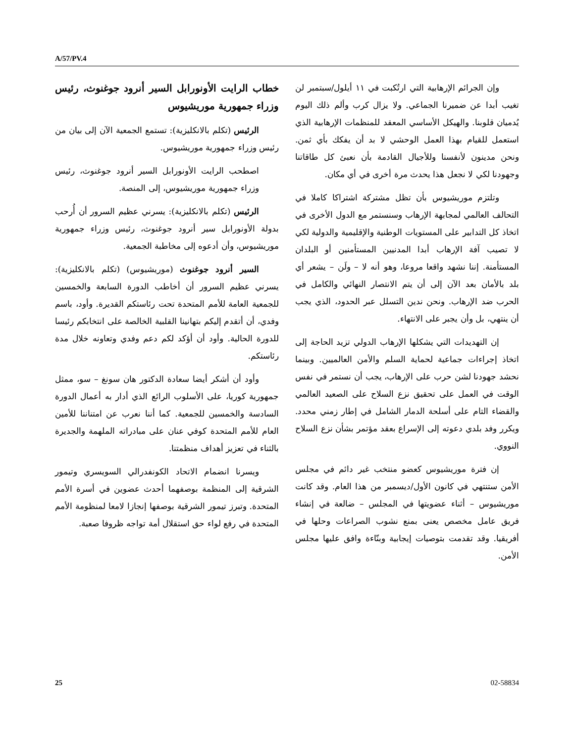A/57/PV.4
خطاب الرايت الأونورابل السير أنرود جوغنوث، رئيس وزراء جمهورية موريشيوس
الرئيس (تكلم بالانكليزية): تستمع الجمعية الآن إلى بيان من رئيس وزراء جمهورية موريشيوس.
اصطحب الرايت الأونورابل السير أنرود جوغنوث، رئيس وزراء جمهورية موريشيوس، إلى المنصة.
الرئيس (تكلم بالانكليزية): يسرني عظيم السرور أن أُرحب بدولة الأونورابل سير أنرود جوغنوث، رئيس وزراء جمهورية موريشيوس، وأن أدعوه إلى مخاطبة الجمعية.
السير أنرود جوغنوث (موريشيوس) (تكلم بالانكليزية): يسرني عظيم السرور أن أخاطب الدورة السابعة والخمسين للجمعية العامة للأمم المتحدة تحت رئاستكم القديرة. وأود، باسم وفدي، أن أتقدم إليكم بتهانينا القلبية الخالصة على انتخابكم رئيسا للدورة الحالية. وأود أن أؤكد لكم دعم وفدي وتعاونه خلال مدة رئاستكم.
وأود أن أشكر أيضا سعادة الدكتور هان سونغ – سو، ممثل جمهورية كوريا، على الأسلوب الرائع الذي أدار به أعمال الدورة السادسة والخمسين للجمعية. كما أننا نعرب عن امتناننا للأمين العام للأمم المتحدة كوفي عنان على مبادراته الملهمة والجديرة بالثناء في تعزيز أهداف منظمتنا.
ويسرنا انضمام الاتحاد الكونفدرالي السويسري وتيمور الشرقية إلى المنظمة بوصفهما أحدث عضوين في أسرة الأمم المتحدة. وتبرز تيمور الشرقية بوصفها إنجازا لامعا لمنظومة الأمم المتحدة في رفع لواء حق استقلال أمة تواجه ظروفا صعبة.
وإن الجرائم الإرهابية التي ارتُكبت في ١١ أيلول/سبتمبر لن تغيب أبدا عن ضميرنا الجماعي. ولا يزال كرب وألم ذلك اليوم يُدميان قلوبنا. والهيكل الأساسي المعقد للمنظمات الإرهابية الذي استعمل للقيام بهذا العمل الوحشي لا بد أن يفكك بأي ثمن. ونحن مدينون لأنفسنا وللأجيال القادمة بأن نعبئ كل طاقاتنا وجهودنا لكي لا نجعل هذا يحدث مرة أخرى في أي مكان.
وتلتزم موريشيوس بأن تظل مشتركة اشتراكا كاملا في التحالف العالمي لمجابهة الإرهاب وسنستمر مع الدول الأخرى في اتخاذ كل التدابير على المستويات الوطنية والإقليمية والدولية لكي لا تصيب آفة الإرهاب أبدا المدنيين المستأمنين أو البلدان المستأمنة. إننا نشهد واقعا مروعا، وهو أنه لا – ولَن – يشعر أي بلد بالأمان بعد الآن إلى أن يتم الانتصار النهائي والكامل في الحرب ضد الإرهاب. ونحن ندين التسلل عبر الحدود، الذي يجب أن ينتهي، بل وأن يجبر على الانتهاء.
إن التهديدات التي يشكلها الإرهاب الدولي تزيد الحاجة إلى اتخاذ إجراءات جماعية لحماية السلم والأمن العالميين. وبينما نحشد جهودنا لشن حرب على الإرهاب، يجب أن نستمر في نفس الوقت في العمل على تحقيق نزع السلاح على الصعيد العالمي والقضاء التام على أسلحة الدمار الشامل في إطار زمني محدد. ويكرر وفد بلدي دعوته إلى الإسراع بعقد مؤتمر بشأن نزع السلاح النووي.
إن فترة موريشيوس كعضو منتخب غير دائم في مجلس الأمن ستنتهي في كانون الأول/ديسمبر من هذا العام. وقد كانت موريشيوس – أثناء عضويتها في المجلس – ضالعة في إنشاء فريق عامل مخصص يعنى بمنع نشوب الصراعات وحلها في أفريقيا. وقد تقدمت بتوصيات إيجابية وبنّاءة وافق عليها مجلس الأمن.
25 02-58834